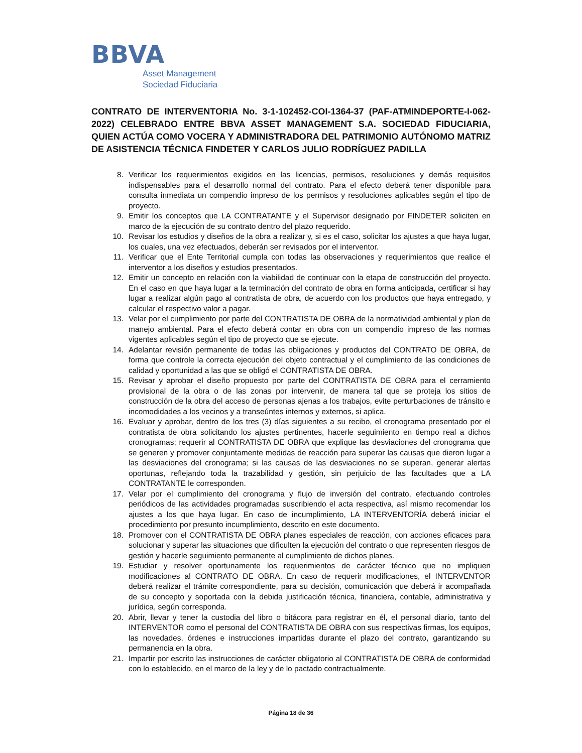BBVA
Asset Management
Sociedad Fiduciaria
CONTRATO DE INTERVENTORIA No. 3-1-102452-COI-1364-37 (PAF-ATMINDEPORTE-I-062-2022) CELEBRADO ENTRE BBVA ASSET MANAGEMENT S.A. SOCIEDAD FIDUCIARIA, QUIEN ACTÚA COMO VOCERA Y ADMINISTRADORA DEL PATRIMONIO AUTÓNOMO MATRIZ DE ASISTENCIA TÉCNICA FINDETER Y CARLOS JULIO RODRÍGUEZ PADILLA
8. Verificar los requerimientos exigidos en las licencias, permisos, resoluciones y demás requisitos indispensables para el desarrollo normal del contrato. Para el efecto deberá tener disponible para consulta inmediata un compendio impreso de los permisos y resoluciones aplicables según el tipo de proyecto.
9. Emitir los conceptos que LA CONTRATANTE y el Supervisor designado por FINDETER soliciten en marco de la ejecución de su contrato dentro del plazo requerido.
10. Revisar los estudios y diseños de la obra a realizar y, si es el caso, solicitar los ajustes a que haya lugar, los cuales, una vez efectuados, deberán ser revisados por el interventor.
11. Verificar que el Ente Territorial cumpla con todas las observaciones y requerimientos que realice el interventor a los diseños y estudios presentados.
12. Emitir un concepto en relación con la viabilidad de continuar con la etapa de construcción del proyecto. En el caso en que haya lugar a la terminación del contrato de obra en forma anticipada, certificar si hay lugar a realizar algún pago al contratista de obra, de acuerdo con los productos que haya entregado, y calcular el respectivo valor a pagar.
13. Velar por el cumplimiento por parte del CONTRATISTA DE OBRA de la normatividad ambiental y plan de manejo ambiental. Para el efecto deberá contar en obra con un compendio impreso de las normas vigentes aplicables según el tipo de proyecto que se ejecute.
14. Adelantar revisión permanente de todas las obligaciones y productos del CONTRATO DE OBRA, de forma que controle la correcta ejecución del objeto contractual y el cumplimiento de las condiciones de calidad y oportunidad a las que se obligó el CONTRATISTA DE OBRA.
15. Revisar y aprobar el diseño propuesto por parte del CONTRATISTA DE OBRA para el cerramiento provisional de la obra o de las zonas por intervenir, de manera tal que se proteja los sitios de construcción de la obra del acceso de personas ajenas a los trabajos, evite perturbaciones de tránsito e incomodidades a los vecinos y a transeúntes internos y externos, si aplica.
16. Evaluar y aprobar, dentro de los tres (3) días siguientes a su recibo, el cronograma presentado por el contratista de obra solicitando los ajustes pertinentes, hacerle seguimiento en tiempo real a dichos cronogramas; requerir al CONTRATISTA DE OBRA que explique las desviaciones del cronograma que se generen y promover conjuntamente medidas de reacción para superar las causas que dieron lugar a las desviaciones del cronograma; si las causas de las desviaciones no se superan, generar alertas oportunas, reflejando toda la trazabilidad y gestión, sin perjuicio de las facultades que a LA CONTRATANTE le corresponden.
17. Velar por el cumplimiento del cronograma y flujo de inversión del contrato, efectuando controles periódicos de las actividades programadas suscribiendo el acta respectiva, así mismo recomendar los ajustes a los que haya lugar. En caso de incumplimiento, LA INTERVENTORÍA deberá iniciar el procedimiento por presunto incumplimiento, descrito en este documento.
18. Promover con el CONTRATISTA DE OBRA planes especiales de reacción, con acciones eficaces para solucionar y superar las situaciones que dificulten la ejecución del contrato o que representen riesgos de gestión y hacerle seguimiento permanente al cumplimiento de dichos planes.
19. Estudiar y resolver oportunamente los requerimientos de carácter técnico que no impliquen modificaciones al CONTRATO DE OBRA. En caso de requerir modificaciones, el INTERVENTOR deberá realizar el trámite correspondiente, para su decisión, comunicación que deberá ir acompañada de su concepto y soportada con la debida justificación técnica, financiera, contable, administrativa y jurídica, según corresponda.
20. Abrir, llevar y tener la custodia del libro o bitácora para registrar en él, el personal diario, tanto del INTERVENTOR como el personal del CONTRATISTA DE OBRA con sus respectivas firmas, los equipos, las novedades, órdenes e instrucciones impartidas durante el plazo del contrato, garantizando su permanencia en la obra.
21. Impartir por escrito las instrucciones de carácter obligatorio al CONTRATISTA DE OBRA de conformidad con lo establecido, en el marco de la ley y de lo pactado contractualmente.
Página 18 de 36